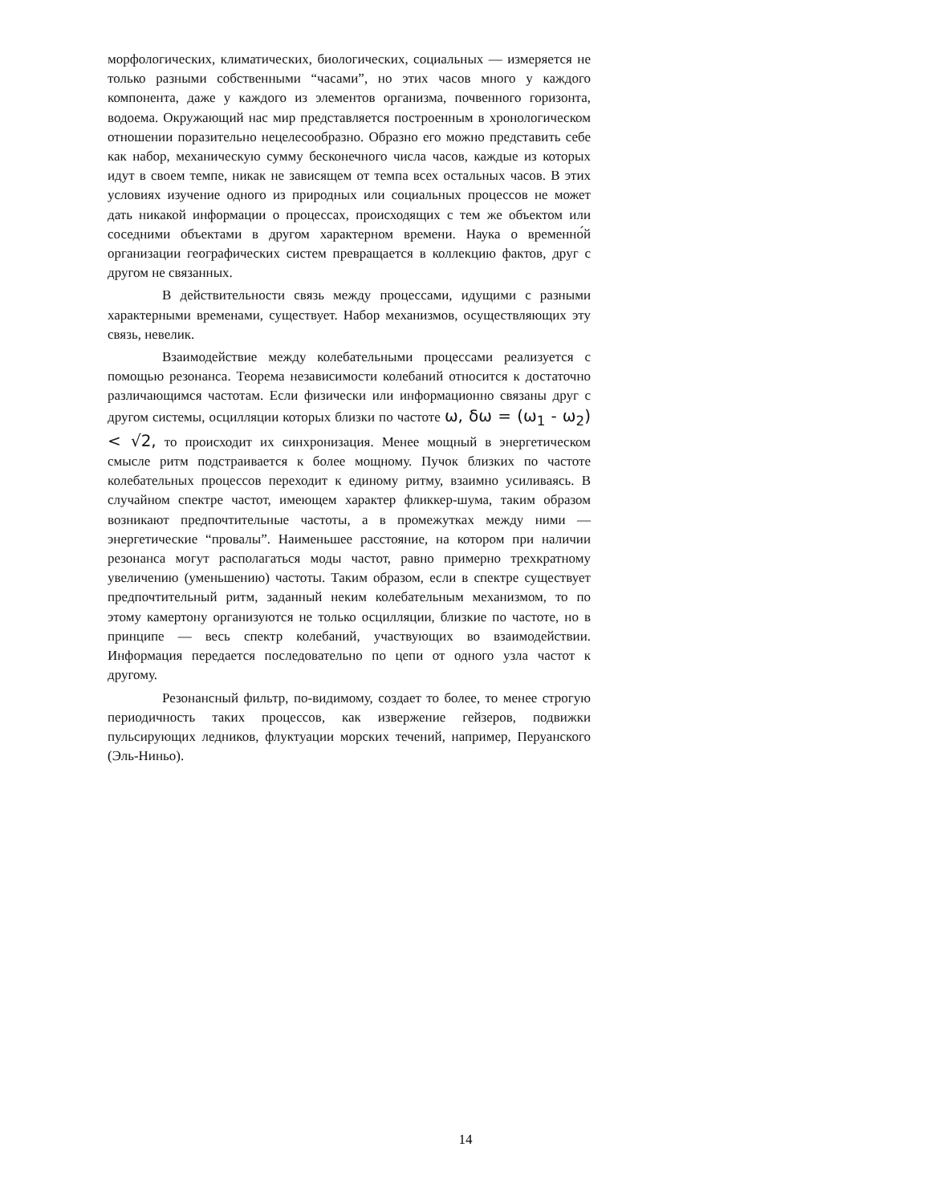морфологических, климатических, биологических, социальных — измеряется не только разными собственными “часами”, но этих часов много у каждого компонента, даже у каждого из элементов организма, почвенного горизонта, водоема. Окружающий нас мир представляется построенным в хронологическом отношении поразительно нецелесообразно. Образно его можно представить себе как набор, механическую сумму бесконечного числа часов, каждые из которых идут в своем темпе, никак не зависящем от темпа всех остальных часов. В этих условиях изучение одного из природных или социальных процессов не может дать никакой информации о процессах, происходящих с тем же объектом или соседними объектами в другом характерном времени. Наука о временно́й организации географических систем превращается в коллекцию фактов, друг с другом не связанных.
В действительности связь между процессами, идущими с разными характерными временами, существует. Набор механизмов, осуществляющих эту связь, невелик.
Взаимодействие между колебательными процессами реализуется с помощью резонанса. Теорема независимости колебаний относится к достаточно различающимся частотам. Если физически или информационно связаны друг с другом системы, осцилляции которых близки по частоте ω, δω = (ω<sub>1</sub> - ω<sub>2</sub>) < √2, то происходит их синхронизация. Менее мощный в энергетическом смысле ритм подстраивается к более мощному. Пучок близких по частоте колебательных процессов переходит к единому ритму, взаимно усиливаясь. В случайном спектре частот, имеющем характер фликкер-шума, таким образом возникают предпочтительные частоты, а в промежутках между ними — энергетические “провалы”. Наименьшее расстояние, на котором при наличии резонанса могут располагаться моды частот, равно примерно трехкратному увеличению (уменьшению) частоты. Таким образом, если в спектре существует предпочтительный ритм, заданный неким колебательным механизмом, то по этому камертону организуются не только осцилляции, близкие по частоте, но в принципе — весь спектр колебаний, участвующих во взаимодействии. Информация передается последовательно по цепи от одного узла частот к другому.
Резонансный фильтр, по-видимому, создает то более, то менее строгую периодичность таких процессов, как извержение гейзеров, подвижки пульсирующих ледников, флуктуации морских течений, например, Перуанского (Эль-Ниньо).
14